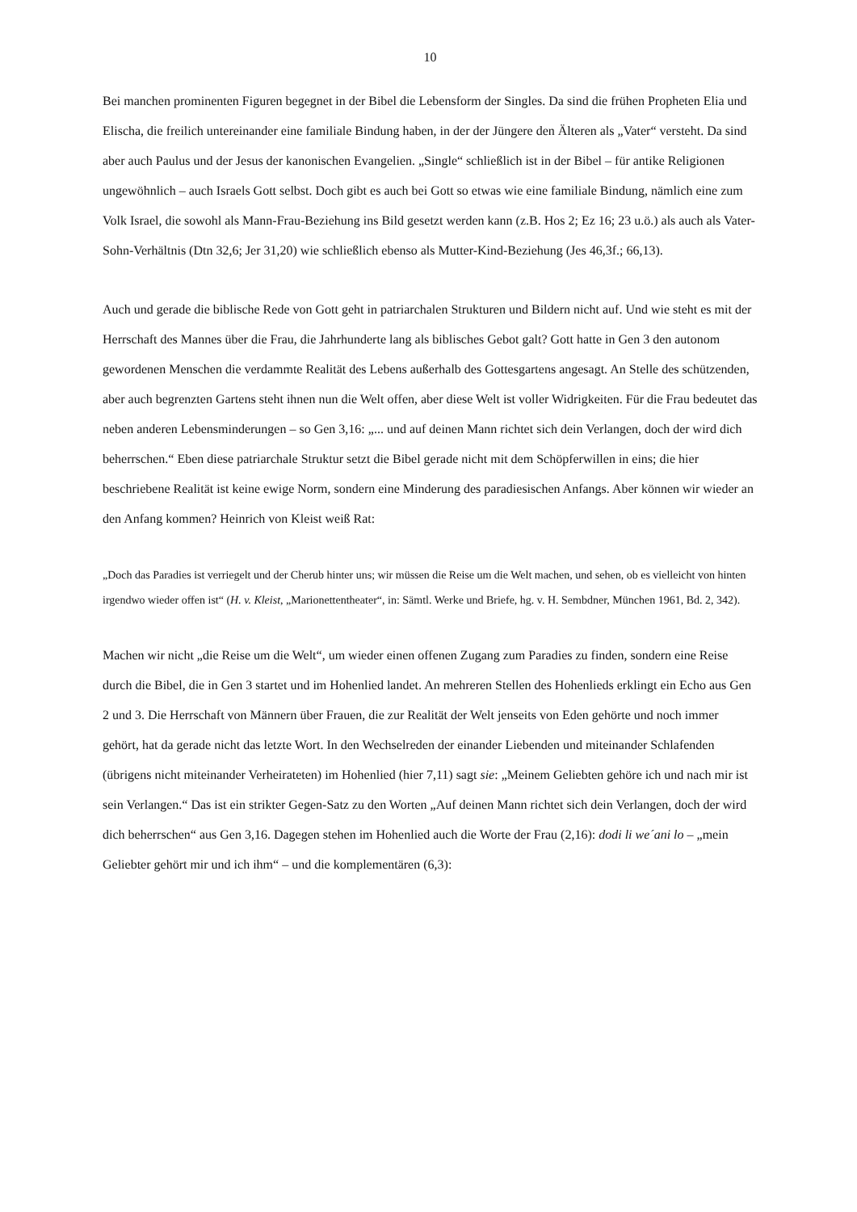10
Bei manchen prominenten Figuren begegnet in der Bibel die Lebensform der Singles. Da sind die frühen Propheten Elia und Elischa, die freilich untereinander eine familiale Bindung haben, in der der Jüngere den Älteren als „Vater“ versteht. Da sind aber auch Paulus und der Jesus der kanonischen Evangelien. „Single“ schließlich ist in der Bibel – für antike Religionen ungewöhnlich – auch Israels Gott selbst. Doch gibt es auch bei Gott so etwas wie eine familiale Bindung, nämlich eine zum Volk Israel, die sowohl als Mann-Frau-Beziehung ins Bild gesetzt werden kann (z.B. Hos 2; Ez 16; 23 u.ö.) als auch als Vater-Sohn-Verhältnis (Dtn 32,6; Jer 31,20) wie schließlich ebenso als Mutter-Kind-Beziehung (Jes 46,3f.; 66,13).
Auch und gerade die biblische Rede von Gott geht in patriarchalen Strukturen und Bildern nicht auf. Und wie steht es mit der Herrschaft des Mannes über die Frau, die Jahrhunderte lang als biblisches Gebot galt? Gott hatte in Gen 3 den autonom gewordenen Menschen die verdammte Realität des Lebens außerhalb des Gottesgartens angesagt. An Stelle des schützenden, aber auch begrenzten Gartens steht ihnen nun die Welt offen, aber diese Welt ist voller Widrigkeiten. Für die Frau bedeutet das neben anderen Lebensminderungen – so Gen 3,16: „... und auf deinen Mann richtet sich dein Verlangen, doch der wird dich beherrschen.“ Eben diese patriarchale Struktur setzt die Bibel gerade nicht mit dem Schöpferwillen in eins; die hier beschriebene Realität ist keine ewige Norm, sondern eine Minderung des paradiesischen Anfangs. Aber können wir wieder an den Anfang kommen? Heinrich von Kleist weiß Rat:
„Doch das Paradies ist verriegelt und der Cherub hinter uns; wir müssen die Reise um die Welt machen, und sehen, ob es vielleicht von hinten irgendwo wieder offen ist“ (H. v. Kleist, „Marionettentheater“, in: Sämtl. Werke und Briefe, hg. v. H. Sembdner, München 1961, Bd. 2, 342).
Machen wir nicht „die Reise um die Welt“, um wieder einen offenen Zugang zum Paradies zu finden, sondern eine Reise durch die Bibel, die in Gen 3 startet und im Hohenlied landet. An mehreren Stellen des Hohenlieds erklingt ein Echo aus Gen 2 und 3. Die Herrschaft von Männern über Frauen, die zur Realität der Welt jenseits von Eden gehörte und noch immer gehört, hat da gerade nicht das letzte Wort. In den Wechselreden der einander Liebenden und miteinander Schlafenden (übrigens nicht miteinander Verheirateten) im Hohenlied (hier 7,11) sagt sie: „Meinem Geliebten gehöre ich und nach mir ist sein Verlangen.“ Das ist ein strikter Gegen-Satz zu den Worten „Auf deinen Mann richtet sich dein Verlangen, doch der wird dich beherrschen“ aus Gen 3,16. Dagegen stehen im Hohenlied auch die Worte der Frau (2,16): dodi li we´ani lo – „mein Geliebter gehört mir und ich ihm“ – und die komplementären (6,3):